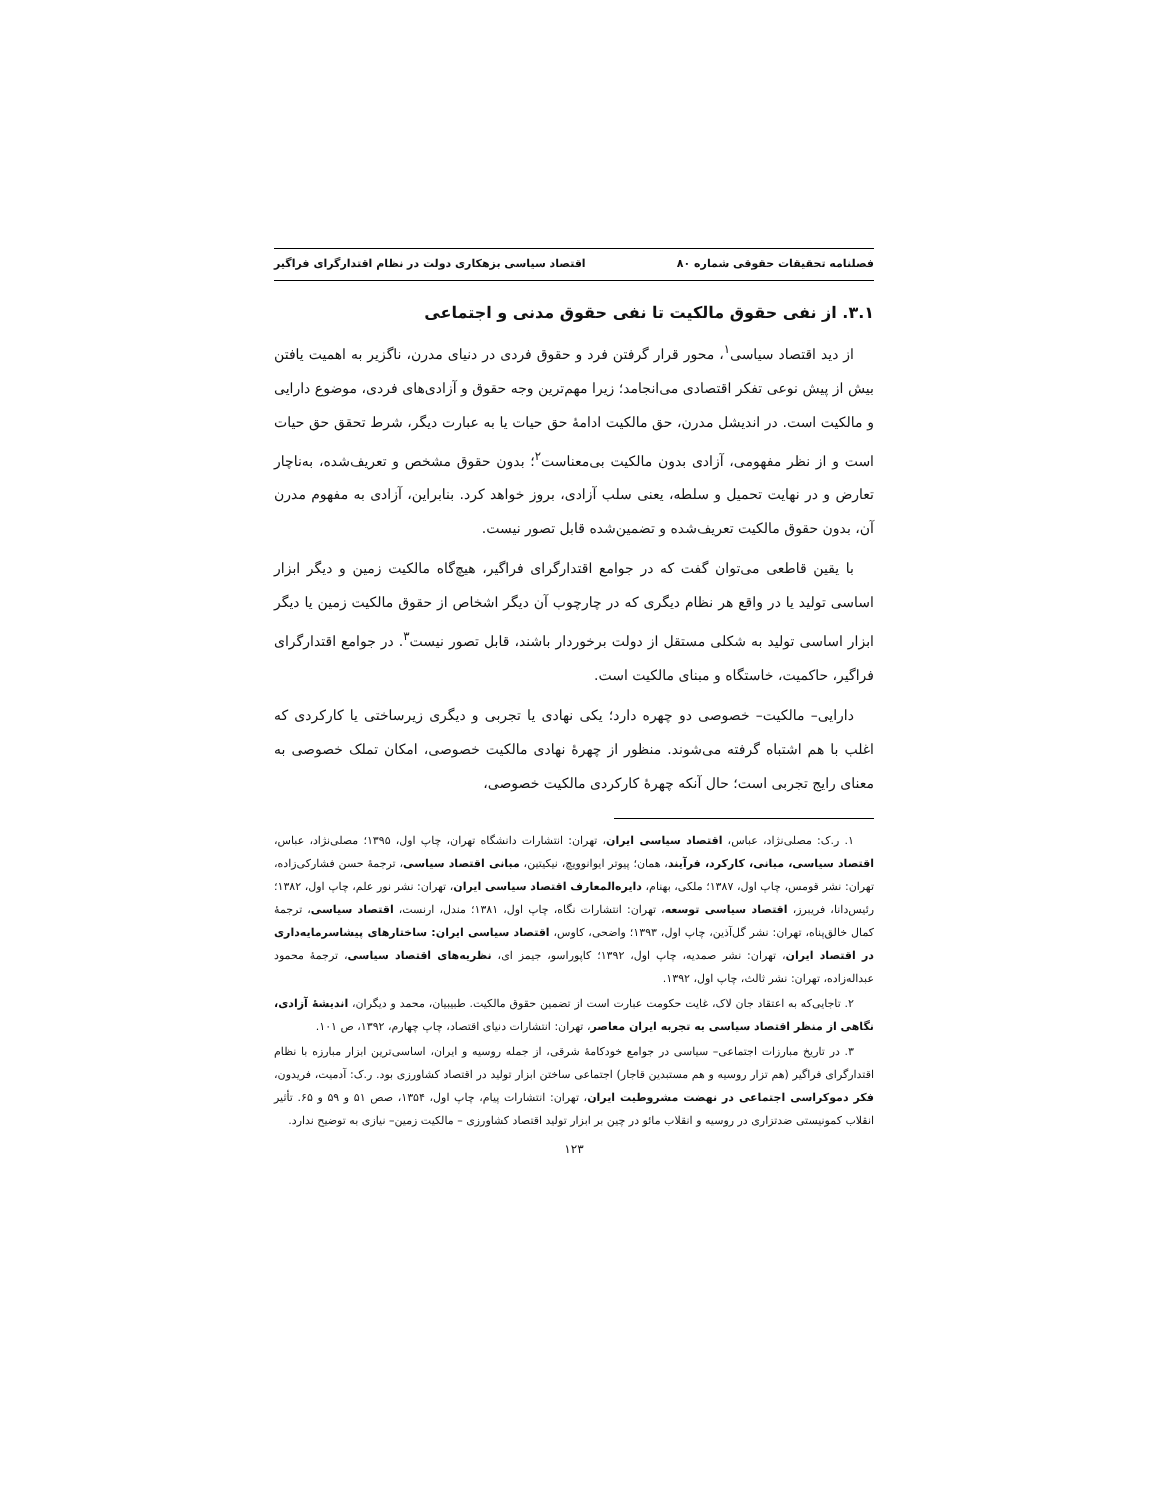فصلنامه تحقیقات حقوقی شماره ۸۰ اقتصاد سیاسی بزهکاری دولت در نظام اقتدارگرای فراگیر
۳.۱. از نفی حقوق مالکیت تا نفی حقوق مدنی و اجتماعی
از دید اقتصاد سیاسی<sup>۱</sup>، محور قرار گرفتن فرد و حقوق فردی در دنیای مدرن، ناگزیر به اهمیت یافتن بیش از پیش نوعی تفکر اقتصادی می‌انجامد؛ زیرا مهم‌ترین وجه حقوق و آزادی‌های فردی، موضوع دارایی و مالکیت است. در اندیشل مدرن، حق مالکیت ادامهٔ حق حیات یا به عبارت دیگر، شرط تحقق حق حیات است و از نظر مفهومی، آزادی بدون مالکیت بی‌معناست<sup>۲</sup>؛ بدون حقوق مشخص و تعریف‌شده، به‌ناچار تعارض و در نهایت تحمیل و سلطه، یعنی سلب آزادی، بروز خواهد کرد. بنابراین، آزادی به مفهوم مدرن آن، بدون حقوق مالکیت تعریف‌شده و تضمین‌شده قابل تصور نیست.
با یقین قاطعی می‌توان گفت که در جوامع اقتدارگرای فراگیر، هیچ‌گاه مالکیت زمین و دیگر ابزار اساسی تولید یا در واقع هر نظام دیگری که در چارچوب آن دیگر اشخاص از حقوق مالکیت زمین یا دیگر ابزار اساسی تولید به شکلی مستقل از دولت برخوردار باشند، قابل تصور نیست<sup>۳</sup>. در جوامع اقتدارگرای فراگیر، حاکمیت، خاستگاه و مبنای مالکیت است.
دارایی– مالکیت– خصوصی دو چهره دارد؛ یکی نهادی یا تجربی و دیگری زیرساختی یا کارکردی که اغلب با هم اشتباه گرفته می‌شوند. منظور از چهرهٔ نهادی مالکیت خصوصی، امکان تملک خصوصی به معنای رایج تجربی است؛ حال آنکه چهرهٔ کارکردی مالکیت خصوصی،
۱. ر.ک: مصلی‌نژاد، عباس، اقتصاد سیاسی ایران، تهران: انتشارات دانشگاه تهران، چاپ اول، ۱۳۹۵؛ مصلی‌نژاد، عباس، اقتصاد سیاسی، مبانی، کارکرد، فرآیند، همان؛ پیوتر ایوانوویچ، نیکیتین، مبانی اقتصاد سیاسی، ترجمهٔ حسن فشارکی‌زاده، تهران: نشر قومس، چاپ اول، ۱۳۸۷؛ ملکی، بهنام، دایره‌المعارف اقتصاد سیاسی ایران، تهران: نشر نور علم، چاپ اول، ۱۳۸۲؛ رئیس‌دانا، فریبرز، اقتصاد سیاسی توسعه، تهران: انتشارات نگاه، چاپ اول، ۱۳۸۱؛ مندل، ارنست، اقتصاد سیاسی، ترجمهٔ کمال خالق‌پناه، تهران: نشر گل‌آذین، چاپ اول، ۱۳۹۳؛ واضحی، کاوس، اقتصاد سیاسی ایران: ساختارهای پیشاسرمایه‌داری در اقتصاد ایران، تهران: نشر صمدیه، چاپ اول، ۱۳۹۲؛ کاپوراسو، جیمز ای، نظریه‌های اقتصاد سیاسی، ترجمهٔ محمود عبداله‌زاده، تهران: نشر ثالث، چاپ اول، ۱۳۹۲.
۲. تاجایی‌که به اعتقاد جان لاک، غایت حکومت عبارت است از تضمین حقوق مالکیت. طبیبیان، محمد و دیگران، اندیشهٔ آزادی، نگاهی از منظر اقتصاد سیاسی به تجربه ایران معاصر، تهران: انتشارات دنیای اقتصاد، چاپ چهارم، ۱۳۹۲، ص ۱۰۱.
۳. در تاریخ مبارزات اجتماعی– سیاسی در جوامع خودکامهٔ شرقی، از جمله روسیه و ایران، اساسی‌ترین ابزار مبارزه با نظام اقتدارگرای فراگیر (هم تزار روسیه و هم مستبدین قاجار) اجتماعی ساختن ابزار تولید در اقتصاد کشاورزی بود. ر.ک: آدمیت، فریدون، فکر دموکراسی اجتماعی در نهضت مشروطیت ایران، تهران: انتشارات پیام، چاپ اول، ۱۳۵۴، صص ۵۱ و ۵۹ و ۶۵. تأثیر انقلاب کمونیستی ضدتزاری در روسیه و انقلاب مائو در چین بر ابزار تولید اقتصاد کشاورزی – مالکیت زمین– نیازی به توضیح ندارد.
۱۲۳